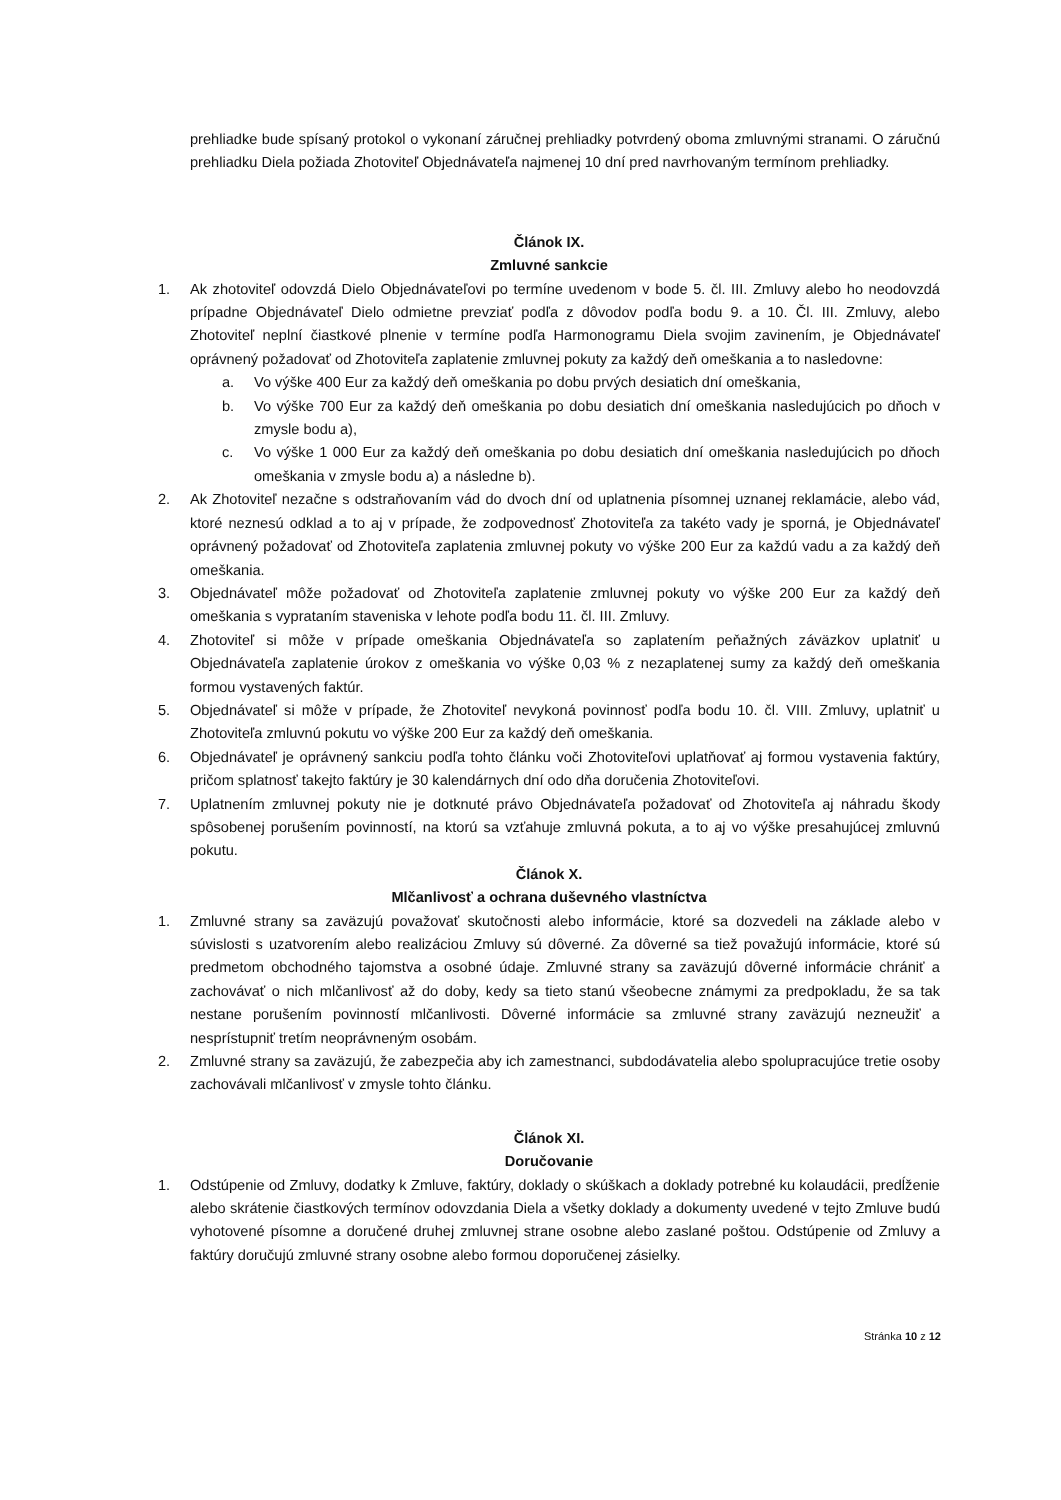prehliadke bude spísaný protokol o vykonaní záručnej prehliadky potvrdený oboma zmluvnými stranami. O záručnú prehliadku Diela požiada Zhotoviteľ Objednávateľa najmenej 10 dní pred navrhovaným termínom prehliadky.
Článok IX.
Zmluvné sankcie
1. Ak zhotoviteľ odovzdá Dielo Objednávateľovi po termíne uvedenom v bode 5. čl. III. Zmluvy alebo ho neodovzdá prípadne Objednávateľ Dielo odmietne prevziať podľa z dôvodov podľa bodu 9. a 10. Čl. III. Zmluvy, alebo Zhotoviteľ neplní čiastkové plnenie v termíne podľa Harmonogramu Diela svojim zavinením, je Objednávateľ oprávnený požadovať od Zhotoviteľa zaplatenie zmluvnej pokuty za každý deň omeškania a to nasledovne:
a. Vo výške 400 Eur za každý deň omeškania po dobu prvých desiatich dní omeškania,
b. Vo výške 700 Eur za každý deň omeškania po dobu desiatich dní omeškania nasledujúcich po dňoch v zmysle bodu a),
c. Vo výške 1 000 Eur za každý deň omeškania po dobu desiatich dní omeškania nasledujúcich po dňoch omeškania v zmysle bodu a) a následne b).
2. Ak Zhotoviteľ nezačne s odstraňovaním vád do dvoch dní od uplatnenia písomnej uznanej reklamácie, alebo vád, ktoré neznesú odklad a to aj v prípade, že zodpovednosť Zhotoviteľa za takéto vady je sporná, je Objednávateľ oprávnený požadovať od Zhotoviteľa zaplatenia zmluvnej pokuty vo výške 200 Eur za každú vadu a za každý deň omeškania.
3. Objednávateľ môže požadovať od Zhotoviteľa zaplatenie zmluvnej pokuty vo výške 200 Eur za každý deň omeškania s vyprataním staveniska v lehote podľa bodu 11. čl. III. Zmluvy.
4. Zhotoviteľ si môže v prípade omeškania Objednávateľa so zaplatením peňažných záväzkov uplatniť u Objednávateľa zaplatenie úrokov z omeškania vo výške 0,03 % z nezaplatenej sumy za každý deň omeškania formou vystavených faktúr.
5. Objednávateľ si môže v prípade, že Zhotoviteľ nevykoná povinnosť podľa bodu 10. čl. VIII. Zmluvy, uplatniť u Zhotoviteľa zmluvnú pokutu vo výške 200 Eur za každý deň omeškania.
6. Objednávateľ je oprávnený sankciu podľa tohto článku voči Zhotoviteľovi uplatňovať aj formou vystavenia faktúry, pričom splatnosť takejto faktúry je 30 kalendárnych dní odo dňa doručenia Zhotoviteľovi.
7. Uplatnením zmluvnej pokuty nie je dotknuté právo Objednávateľa požadovať od Zhotoviteľa aj náhradu škody spôsobenej porušením povinností, na ktorú sa vzťahuje zmluvná pokuta, a to aj vo výške presahujúcej zmluvnú pokutu.
Článok X.
Mlčanlivosť a ochrana duševného vlastníctva
1. Zmluvné strany sa zaväzujú považovať skutočnosti alebo informácie, ktoré sa dozvedeli na základe alebo v súvislosti s uzatvorením alebo realizáciou Zmluvy sú dôverné. Za dôverné sa tiež považujú informácie, ktoré sú predmetom obchodného tajomstva a osobné údaje. Zmluvné strany sa zaväzujú dôverné informácie chrániť a zachovávať o nich mlčanlivosť až do doby, kedy sa tieto stanú všeobecne známymi za predpokladu, že sa tak nestane porušením povinností mlčanlivosti. Dôverné informácie sa zmluvné strany zaväzujú nezneužiť a nesprístupniť tretím neoprávneným osobám.
2. Zmluvné strany sa zaväzujú, že zabezpečia aby ich zamestnanci, subdodávatelia alebo spolupracujúce tretie osoby zachovávali mlčanlivosť v zmysle tohto článku.
Článok XI.
Doručovanie
1. Odstúpenie od Zmluvy, dodatky k Zmluve, faktúry, doklady o skúškach a doklady potrebné ku kolaudácii, predĺženie alebo skrátenie čiastkových termínov odovzdania Diela a všetky doklady a dokumenty uvedené v tejto Zmluve budú vyhotovené písomne a doručené druhej zmluvnej strane osobne alebo zaslané poštou. Odstúpenie od Zmluvy a faktúry doručujú zmluvné strany osobne alebo formou doporučenej zásielky.
Stránka 10 z 12